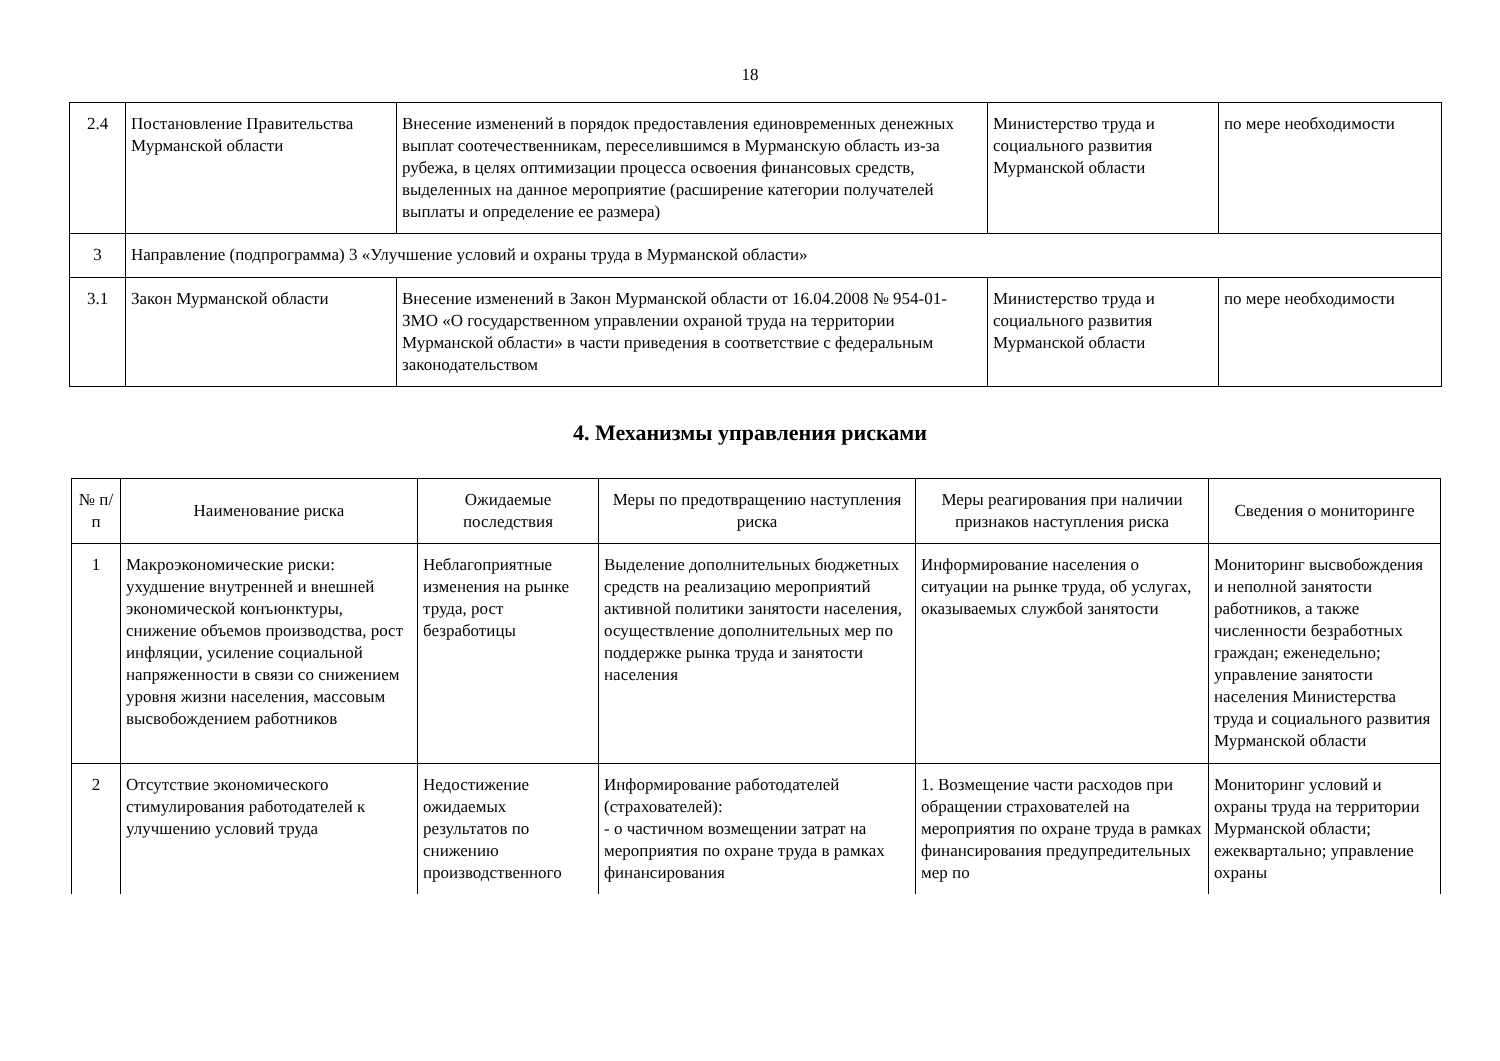18
| 2.4 | Постановление Правительства Мурманской области | Внесение изменений в порядок предоставления единовременных денежных выплат соотечественникам, переселившимся в Мурманскую область из-за рубежа, в целях оптимизации процесса освоения финансовых средств, выделенных на данное мероприятие (расширение категории получателей выплаты и определение ее размера) | Министерство труда и социального развития Мурманской области | по мере необходимости |
| 3 | Направление (подпрограмма) 3 «Улучшение условий и охраны труда в Мурманской области» | | | |
| 3.1 | Закон Мурманской области | Внесение изменений в Закон Мурманской области от 16.04.2008 № 954-01-ЗМО «О государственном управлении охраной труда на территории Мурманской области» в части приведения в соответствие с федеральным законодательством | Министерство труда и социального развития Мурманской области | по мере необходимости |
4. Механизмы управления рисками
| № п/п | Наименование риска | Ожидаемые последствия | Меры по предотвращению наступления риска | Меры реагирования при наличии признаков наступления риска | Сведения о мониторинге |
| --- | --- | --- | --- | --- | --- |
| 1 | Макроэкономические риски: ухудшение внутренней и внешней экономической конъюнктуры, снижение объемов производства, рост инфляции, усиление социальной напряженности в связи со снижением уровня жизни населения, массовым высвобождением работников | Неблагоприятные изменения на рынке труда, рост безработицы | Выделение дополнительных бюджетных средств на реализацию мероприятий активной политики занятости населения, осуществление дополнительных мер по поддержке рынка труда и занятости населения | Информирование населения о ситуации на рынке труда, об услугах, оказываемых службой занятости | Мониторинг высвобождения и неполной занятости работников, а также численности безработных граждан; еженедельно; управление занятости населения Министерства труда и социального развития Мурманской области |
| 2 | Отсутствие экономического стимулирования работодателей к улучшению условий труда | Недостижение ожидаемых результатов по снижению производственного | Информирование работодателей (страхователей): - о частичном возмещении затрат на мероприятия по охране труда в рамках финансирования | 1. Возмещение части расходов при обращении страхователей на мероприятия по охране труда в рамках финансирования предупредительных мер по | Мониторинг условий и охраны труда на территории Мурманской области; ежеквартально; управление охраны |